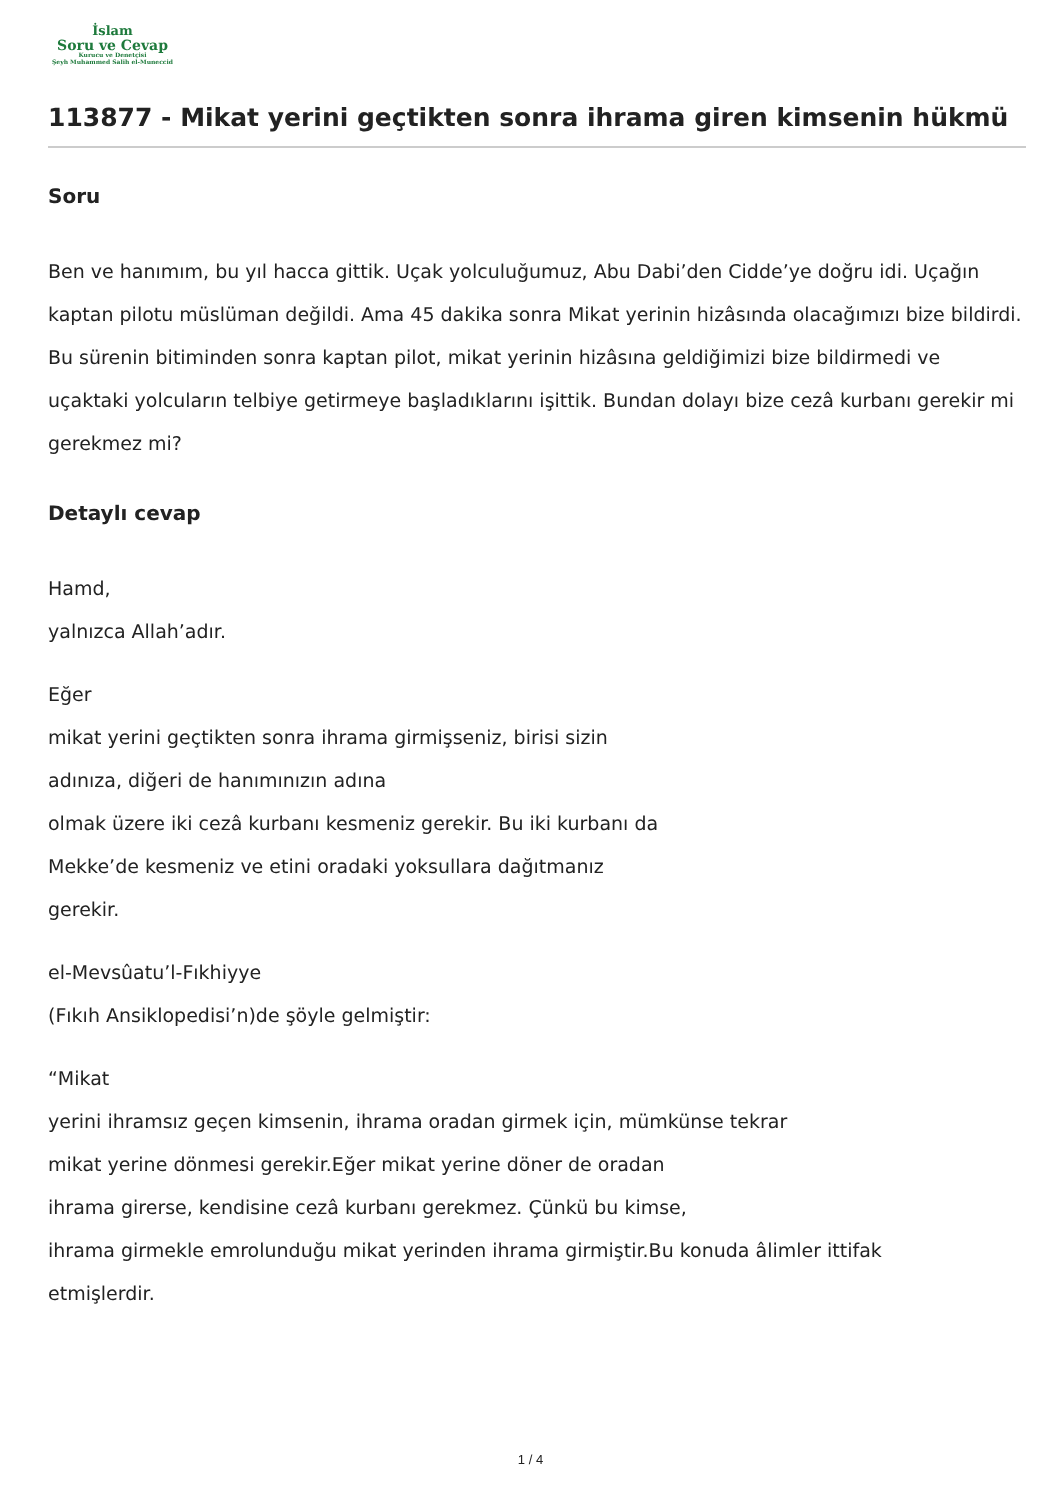İslam
Soru ve Cevap
Kurucu ve Denetçisi
Şeyh Muhammed Salih el-Muneccid
113877 - Mikat yerini geçtikten sonra ihrama giren kimsenin hükmü
Soru
Ben ve hanımım, bu yıl hacca gittik. Uçak yolculuğumuz, Abu Dabi’den Cidde’ye doğru idi. Uçağın kaptan pilotu müslüman değildi. Ama 45 dakika sonra Mikat yerinin hizâsında olacağımızı bize bildirdi. Bu sürenin bitiminden sonra kaptan pilot, mikat yerinin hizâsına geldiğimizi bize bildirmedi ve uçaktaki yolcuların telbiye getirmeye başladıklarını işittik. Bundan dolayı bize cezâ kurbanı gerekir mi gerekmez mi?
Detaylı cevap
Hamd,
yalnızca Allah’adır.
Eğer
mikat yerini geçtikten sonra ihrama girmişseniz, birisi sizin
adınıza, diğeri de hanımınızın adına
olmak üzere iki cezâ kurbanı kesmeniz gerekir. Bu iki kurbanı da
Mekke’de kesmeniz ve etini oradaki yoksullara dağıtmanız
gerekir.
el-Mevsûatu’l-Fıkhiyye
(Fıkıh Ansiklopedisi’n)de şöyle gelmiştir:
“Mikat
yerini ihramsız geçen kimsenin, ihrama oradan girmek için, mümkünse tekrar
mikat yerine dönmesi gerekir.Eğer mikat yerine döner de oradan
ihrama girerse, kendisine cezâ kurbanı gerekmez. Çünkü bu kimse,
ihrama girmekle emrolunduğu mikat yerinden ihrama girmiştir.Bu konuda âlimler ittifak
etmişlerdir.
1 / 4